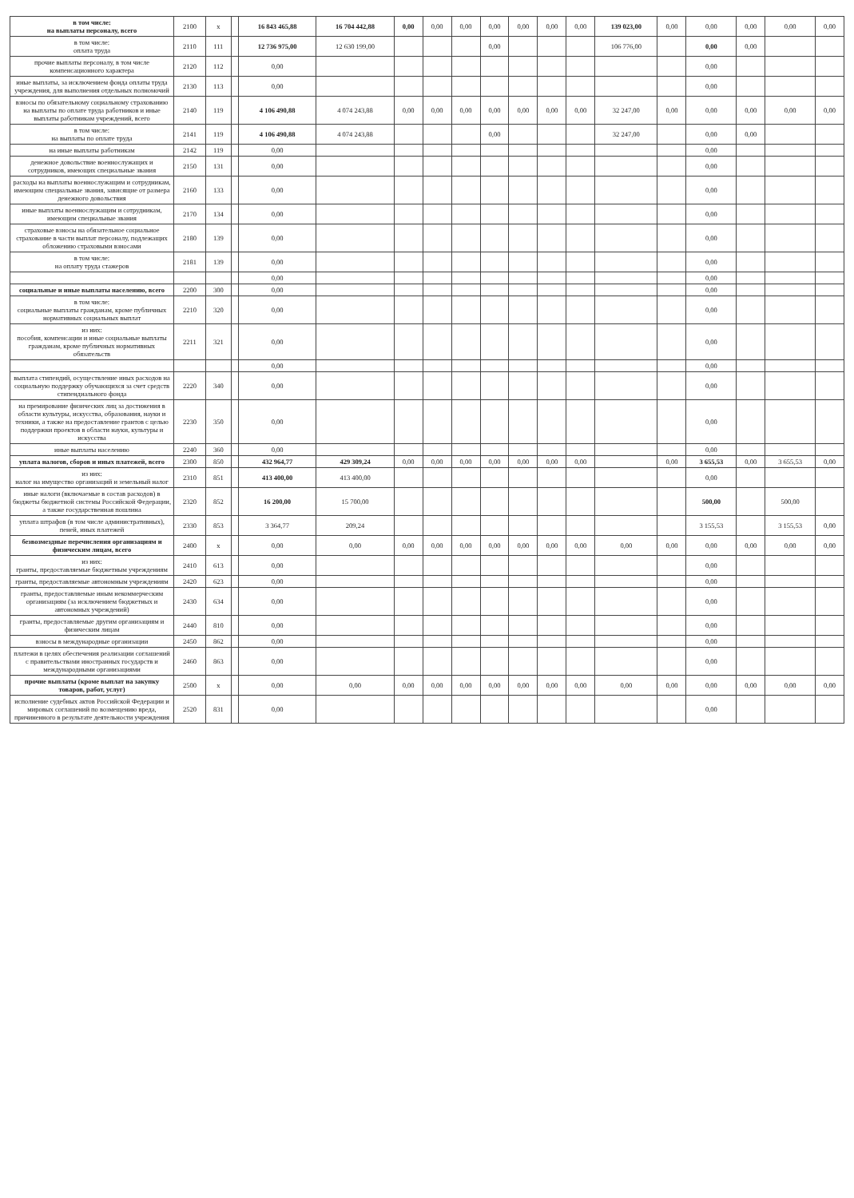| в том числе: на выплаты персоналу, всего | 2100 | x | | 16 843 465,88 | 16 704 442,88 | 0,00 | 0,00 | 0,00 | 0,00 | 0,00 | 0,00 | 0,00 | 139 023,00 | 0,00 | 0,00 | 0,00 | 0,00 | 0,00 |
| в том числе: оплата труда | 2110 | 111 | | 12 736 975,00 | 12 630 199,00 | | | | 0,00 | | | | 106 776,00 | | 0,00 | 0,00 | | |
| прочие выплаты персоналу, в том числе компенсационного характера | 2120 | 112 | | 0,00 | | | | | | | | | | | 0,00 | | | |
| иные выплаты, за исключением фонда оплаты труда учреждения, для выполнения отдельных полномочий | 2130 | 113 | | 0,00 | | | | | | | | | | | 0,00 | | | |
| взносы по обязательному социальному страхованию на выплаты по оплате труда работников и иные выплаты работникам учреждений, всего | 2140 | 119 | | 4 106 490,88 | 4 074 243,88 | 0,00 | 0,00 | 0,00 | 0,00 | 0,00 | 0,00 | 0,00 | 32 247,00 | 0,00 | 0,00 | 0,00 | 0,00 | 0,00 |
| в том числе: на выплаты по оплате труда | 2141 | 119 | | 4 106 490,88 | 4 074 243,88 | | | | 0,00 | | | | 32 247,00 | | 0,00 | 0,00 | | |
| на иные выплаты работникам | 2142 | 119 | | 0,00 | | | | | | | | | | | 0,00 | | | |
| денежное довольствие военнослужащих и сотрудников, имеющих специальные звания | 2150 | 131 | | 0,00 | | | | | | | | | | | 0,00 | | | |
| расходы на выплаты военнослужащим и сотрудникам, имеющим специальные звания, зависящие от размера денежного довольствия | 2160 | 133 | | 0,00 | | | | | | | | | | | 0,00 | | | |
| иные выплаты военнослужащим и сотрудникам, имеющим специальные звания | 2170 | 134 | | 0,00 | | | | | | | | | | | 0,00 | | | |
| страховые взносы на обязательное социальное страхование в части выплат персоналу, подлежащих обложению страховыми взносами | 2180 | 139 | | 0,00 | | | | | | | | | | | 0,00 | | | |
| в том числе: на оплату труда стажеров | 2181 | 139 | | 0,00 | | | | | | | | | | | 0,00 | | | |
| | | | | 0,00 | | | | | | | | | | | 0,00 | | | |
| социальные и иные выплаты населению, всего | 2200 | 300 | | 0,00 | | | | | | | | | | | 0,00 | | | |
| в том числе: социальные выплаты гражданам, кроме публичных нормативных социальных выплат | 2210 | 320 | | 0,00 | | | | | | | | | | | 0,00 | | | |
| из них: пособия, компенсации и иные социальные выплаты гражданам, кроме публичных нормативных обязательств | 2211 | 321 | | 0,00 | | | | | | | | | | | 0,00 | | | |
| | | | | 0,00 | | | | | | | | | | | 0,00 | | | |
| выплата стипендий, осуществление иных расходов на социальную поддержку обучающихся за счет средств стипендиального фонда | 2220 | 340 | | 0,00 | | | | | | | | | | | 0,00 | | | |
| на премирование физических лиц за достижения в области культуры, искусства, образования, науки и техники, а также на предоставление грантов с целью поддержки проектов в области науки, культуры и искусства | 2230 | 350 | | 0,00 | | | | | | | | | | | 0,00 | | | |
| иные выплаты населению | 2240 | 360 | | 0,00 | | | | | | | | | | | 0,00 | | | |
| уплата налогов, сборов и иных платежей, всего | 2300 | 850 | | 432 964,77 | 429 309,24 | 0,00 | 0,00 | 0,00 | 0,00 | 0,00 | 0,00 | 0,00 | | 0,00 | 3 655,53 | 0,00 | 3 655,53 | 0,00 |
| из них: налог на имущество организаций и земельный налог | 2310 | 851 | | 413 400,00 | 413 400,00 | | | | | | | | | | 0,00 | | | |
| иные налоги (включаемые в состав расходов) в бюджеты бюджетной системы Российской Федерации, а также государственная пошлина | 2320 | 852 | | 16 200,00 | 15 700,00 | | | | | | | | | | 500,00 | | 500,00 | |
| уплата штрафов (в том числе административных), пеней, иных платежей | 2330 | 853 | | 3 364,77 | 209,24 | | | | | | | | | | 3 155,53 | | 3 155,53 | 0,00 |
| безвозмездные перечисления организациям и физическим лицам, всего | 2400 | x | | 0,00 | 0,00 | 0,00 | 0,00 | 0,00 | 0,00 | 0,00 | 0,00 | 0,00 | 0,00 | 0,00 | 0,00 | 0,00 | 0,00 | 0,00 |
| из них: гранты, предоставляемые бюджетным учреждениям | 2410 | 613 | | 0,00 | | | | | | | | | | | 0,00 | | | |
| гранты, предоставляемые автономным учреждениям | 2420 | 623 | | 0,00 | | | | | | | | | | | 0,00 | | | |
| гранты, предоставляемые иным некоммерческим организациям (за исключением бюджетных и автономных учреждений) | 2430 | 634 | | 0,00 | | | | | | | | | | | 0,00 | | | |
| гранты, предоставляемые другим организациям и физическим лицам | 2440 | 810 | | 0,00 | | | | | | | | | | | 0,00 | | | |
| взносы в международные организации | 2450 | 862 | | 0,00 | | | | | | | | | | | 0,00 | | | |
| платежи в целях обеспечения реализации соглашений с правительствами иностранных государств и международными организациями | 2460 | 863 | | 0,00 | | | | | | | | | | | 0,00 | | | |
| прочие выплаты (кроме выплат на закупку товаров, работ, услуг) | 2500 | x | | 0,00 | 0,00 | 0,00 | 0,00 | 0,00 | 0,00 | 0,00 | 0,00 | 0,00 | 0,00 | 0,00 | 0,00 | 0,00 | 0,00 | 0,00 |
| исполнение судебных актов Российской Федерации и мировых соглашений по возмещению вреда, причиненного в результате деятельности учреждения | 2520 | 831 | | 0,00 | | | | | | | | | | | 0,00 | | | |